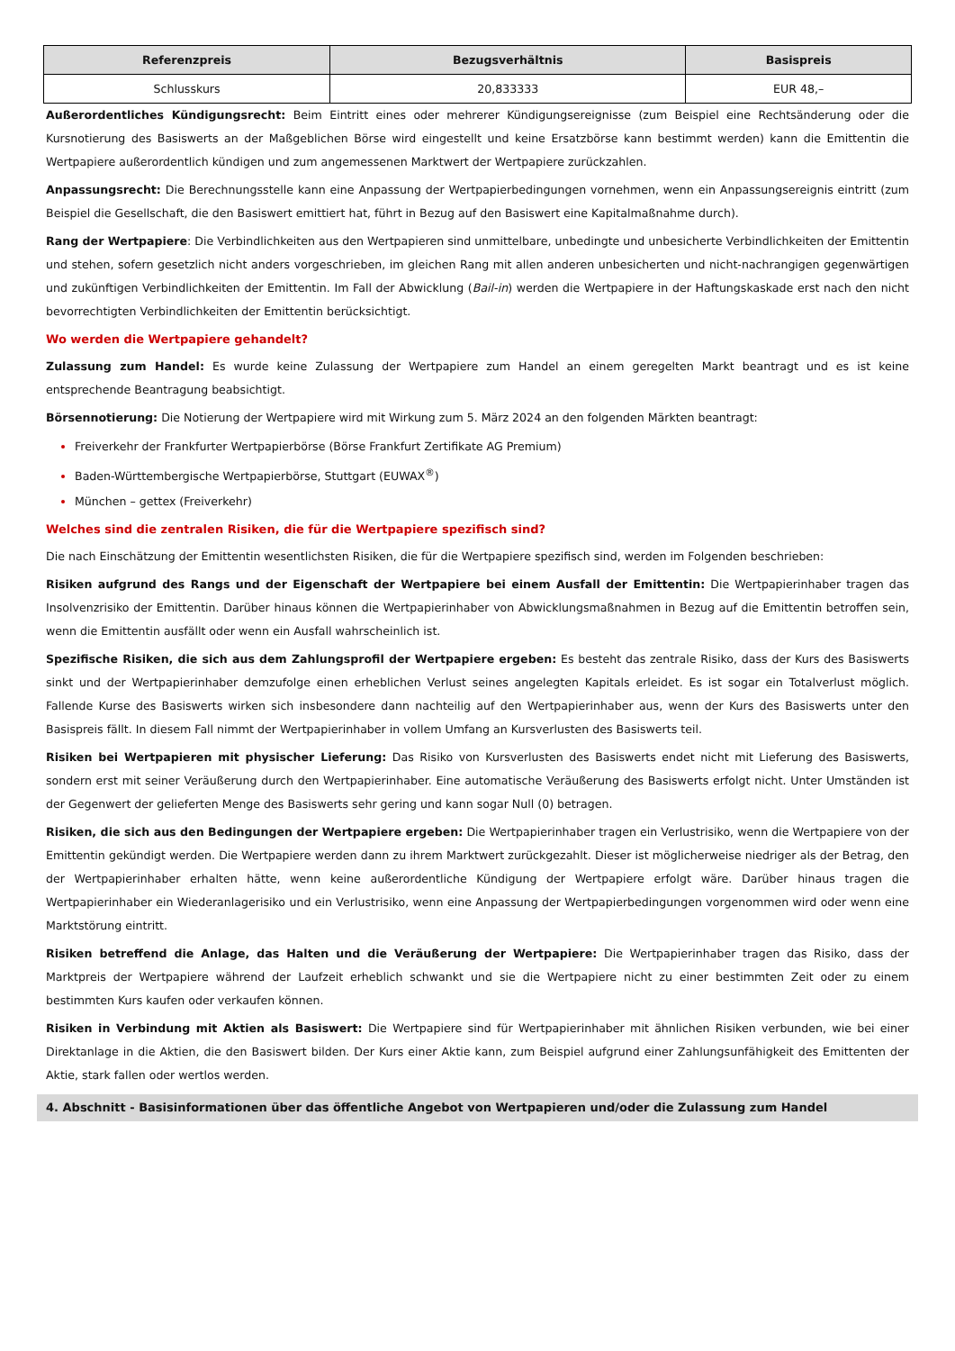| Referenzpreis | Bezugsverhältnis | Basispreis |
| --- | --- | --- |
| Schlusskurs | 20,833333 | EUR 48,– |
Außerordentliches Kündigungsrecht: Beim Eintritt eines oder mehrerer Kündigungsereignisse (zum Beispiel eine Rechtsänderung oder die Kursnotierung des Basiswerts an der Maßgeblichen Börse wird eingestellt und keine Ersatzbörse kann bestimmt werden) kann die Emittentin die Wertpapiere außerordentlich kündigen und zum angemessenen Marktwert der Wertpapiere zurückzahlen.
Anpassungsrecht: Die Berechnungsstelle kann eine Anpassung der Wertpapierbedingungen vornehmen, wenn ein Anpassungsereignis eintritt (zum Beispiel die Gesellschaft, die den Basiswert emittiert hat, führt in Bezug auf den Basiswert eine Kapitalmaßnahme durch).
Rang der Wertpapiere: Die Verbindlichkeiten aus den Wertpapieren sind unmittelbare, unbedingte und unbesicherte Verbindlichkeiten der Emittentin und stehen, sofern gesetzlich nicht anders vorgeschrieben, im gleichen Rang mit allen anderen unbesicherten und nicht-nachrangigen gegenwärtigen und zukünftigen Verbindlichkeiten der Emittentin. Im Fall der Abwicklung (Bail-in) werden die Wertpapiere in der Haftungskaskade erst nach den nicht bevorrechtigten Verbindlichkeiten der Emittentin berücksichtigt.
Wo werden die Wertpapiere gehandelt?
Zulassung zum Handel: Es wurde keine Zulassung der Wertpapiere zum Handel an einem geregelten Markt beantragt und es ist keine entsprechende Beantragung beabsichtigt.
Börsennotierung: Die Notierung der Wertpapiere wird mit Wirkung zum 5. März 2024 an den folgenden Märkten beantragt:
Freiverkehr der Frankfurter Wertpapierbörse (Börse Frankfurt Zertifikate AG Premium)
Baden-Württembergische Wertpapierbörse, Stuttgart (EUWAX<sup>®</sup>)
München – gettex (Freiverkehr)
Welches sind die zentralen Risiken, die für die Wertpapiere spezifisch sind?
Die nach Einschätzung der Emittentin wesentlichsten Risiken, die für die Wertpapiere spezifisch sind, werden im Folgenden beschrieben:
Risiken aufgrund des Rangs und der Eigenschaft der Wertpapiere bei einem Ausfall der Emittentin: Die Wertpapierinhaber tragen das Insolvenzrisiko der Emittentin. Darüber hinaus können die Wertpapierinhaber von Abwicklungsmaßnahmen in Bezug auf die Emittentin betroffen sein, wenn die Emittentin ausfällt oder wenn ein Ausfall wahrscheinlich ist.
Spezifische Risiken, die sich aus dem Zahlungsprofil der Wertpapiere ergeben: Es besteht das zentrale Risiko, dass der Kurs des Basiswerts sinkt und der Wertpapierinhaber demzufolge einen erheblichen Verlust seines angelegten Kapitals erleidet. Es ist sogar ein Totalverlust möglich. Fallende Kurse des Basiswerts wirken sich insbesondere dann nachteilig auf den Wertpapierinhaber aus, wenn der Kurs des Basiswerts unter den Basispreis fällt. In diesem Fall nimmt der Wertpapierinhaber in vollem Umfang an Kursverlusten des Basiswerts teil.
Risiken bei Wertpapieren mit physischer Lieferung: Das Risiko von Kursverlusten des Basiswerts endet nicht mit Lieferung des Basiswerts, sondern erst mit seiner Veräußerung durch den Wertpapierinhaber. Eine automatische Veräußerung des Basiswerts erfolgt nicht. Unter Umständen ist der Gegenwert der gelieferten Menge des Basiswerts sehr gering und kann sogar Null (0) betragen.
Risiken, die sich aus den Bedingungen der Wertpapiere ergeben: Die Wertpapierinhaber tragen ein Verlustrisiko, wenn die Wertpapiere von der Emittentin gekündigt werden. Die Wertpapiere werden dann zu ihrem Marktwert zurückgezahlt. Dieser ist möglicherweise niedriger als der Betrag, den der Wertpapierinhaber erhalten hätte, wenn keine außerordentliche Kündigung der Wertpapiere erfolgt wäre. Darüber hinaus tragen die Wertpapierinhaber ein Wiederanlagerisiko und ein Verlustrisiko, wenn eine Anpassung der Wertpapierbedingungen vorgenommen wird oder wenn eine Marktstörung eintritt.
Risiken betreffend die Anlage, das Halten und die Veräußerung der Wertpapiere: Die Wertpapierinhaber tragen das Risiko, dass der Marktpreis der Wertpapiere während der Laufzeit erheblich schwankt und sie die Wertpapiere nicht zu einer bestimmten Zeit oder zu einem bestimmten Kurs kaufen oder verkaufen können.
Risiken in Verbindung mit Aktien als Basiswert: Die Wertpapiere sind für Wertpapierinhaber mit ähnlichen Risiken verbunden, wie bei einer Direktanlage in die Aktien, die den Basiswert bilden. Der Kurs einer Aktie kann, zum Beispiel aufgrund einer Zahlungsunfähigkeit des Emittenten der Aktie, stark fallen oder wertlos werden.
4. Abschnitt - Basisinformationen über das öffentliche Angebot von Wertpapieren und/oder die Zulassung zum Handel